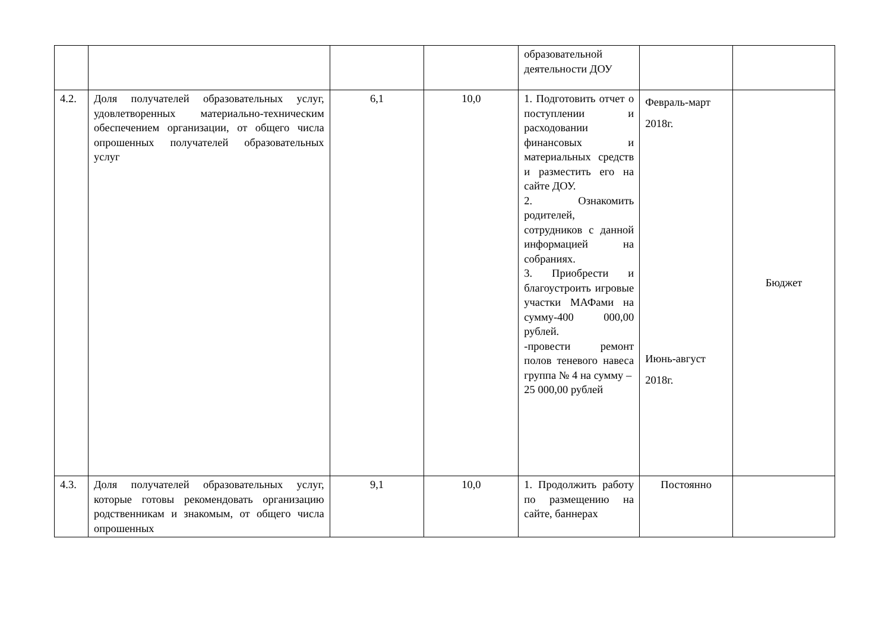| | | | | образовательной деятельности ДОУ | | |
| 4.2. | Доля получателей образовательных услуг, удовлетворенных материально-техническим обеспечением организации, от общего числа опрошенных получателей образовательных услуг | 6,1 | 10,0 | 1. Подготовить отчет о поступлении и расходовании финансовых и материальных средств и разместить его на сайте ДОУ. 2. Ознакомить родителей, сотрудников с данной информацией на собраниях. 3. Приобрести и благоустроить игровые участки МАФами на сумму-400 000,00 рублей. -провести ремонт полов теневого навеса группа № 4 на сумму – 25 000,00 рублей | Февраль-март 2018г. Июнь-август 2018г. | Бюджет |
| 4.3. | Доля получателей образовательных услуг, которые готовы рекомендовать организацию родственникам и знакомым, от общего числа опрошенных | 9,1 | 10,0 | 1. Продолжить работу по размещению на сайте, баннерах | Постоянно | |